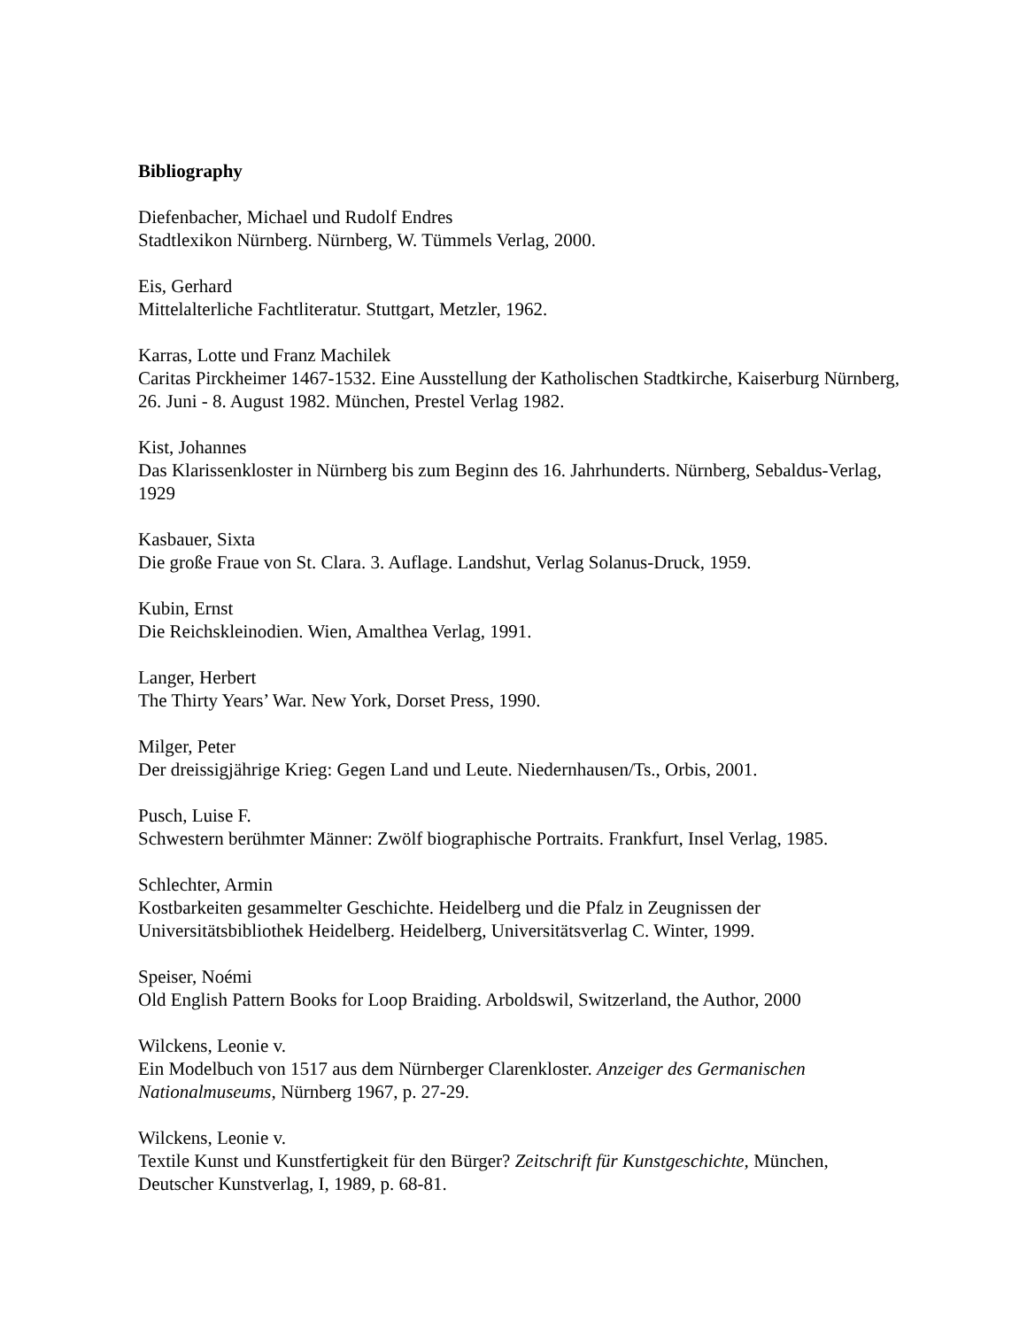Bibliography
Diefenbacher, Michael und Rudolf Endres
Stadtlexikon Nürnberg. Nürnberg, W. Tümmels Verlag, 2000.
Eis, Gerhard
Mittelalterliche Fachtliteratur. Stuttgart, Metzler, 1962.
Karras, Lotte und Franz Machilek
Caritas Pirckheimer 1467-1532. Eine Ausstellung der Katholischen Stadtkirche, Kaiserburg Nürnberg, 26. Juni - 8. August 1982. München, Prestel Verlag 1982.
Kist, Johannes
Das Klarissenkloster in Nürnberg bis zum Beginn des 16. Jahrhunderts. Nürnberg, Sebaldus-Verlag, 1929
Kasbauer, Sixta
Die große Fraue von St. Clara. 3. Auflage. Landshut, Verlag Solanus-Druck, 1959.
Kubin, Ernst
Die Reichskleinodien. Wien, Amalthea Verlag, 1991.
Langer, Herbert
The Thirty Years’ War. New York, Dorset Press, 1990.
Milger, Peter
Der dreissigjährige Krieg: Gegen Land und Leute. Niedernhausen/Ts., Orbis, 2001.
Pusch, Luise F.
Schwestern berühmter Männer: Zwölf biographische Portraits. Frankfurt, Insel Verlag, 1985.
Schlechter, Armin
Kostbarkeiten gesammelter Geschichte. Heidelberg und die Pfalz in Zeugnissen der Universitätsbibliothek Heidelberg. Heidelberg, Universitätsverlag C. Winter, 1999.
Speiser, Noémi
Old English Pattern Books for Loop Braiding. Arboldswil, Switzerland, the Author, 2000
Wilckens, Leonie v.
Ein Modelbuch von 1517 aus dem Nürnberger Clarenkloster. Anzeiger des Germanischen Nationalmuseums, Nürnberg 1967, p. 27-29.
Wilckens, Leonie v.
Textile Kunst und Kunstfertigkeit für den Bürger? Zeitschrift für Kunstgeschichte, München, Deutscher Kunstverlag, I, 1989, p. 68-81.